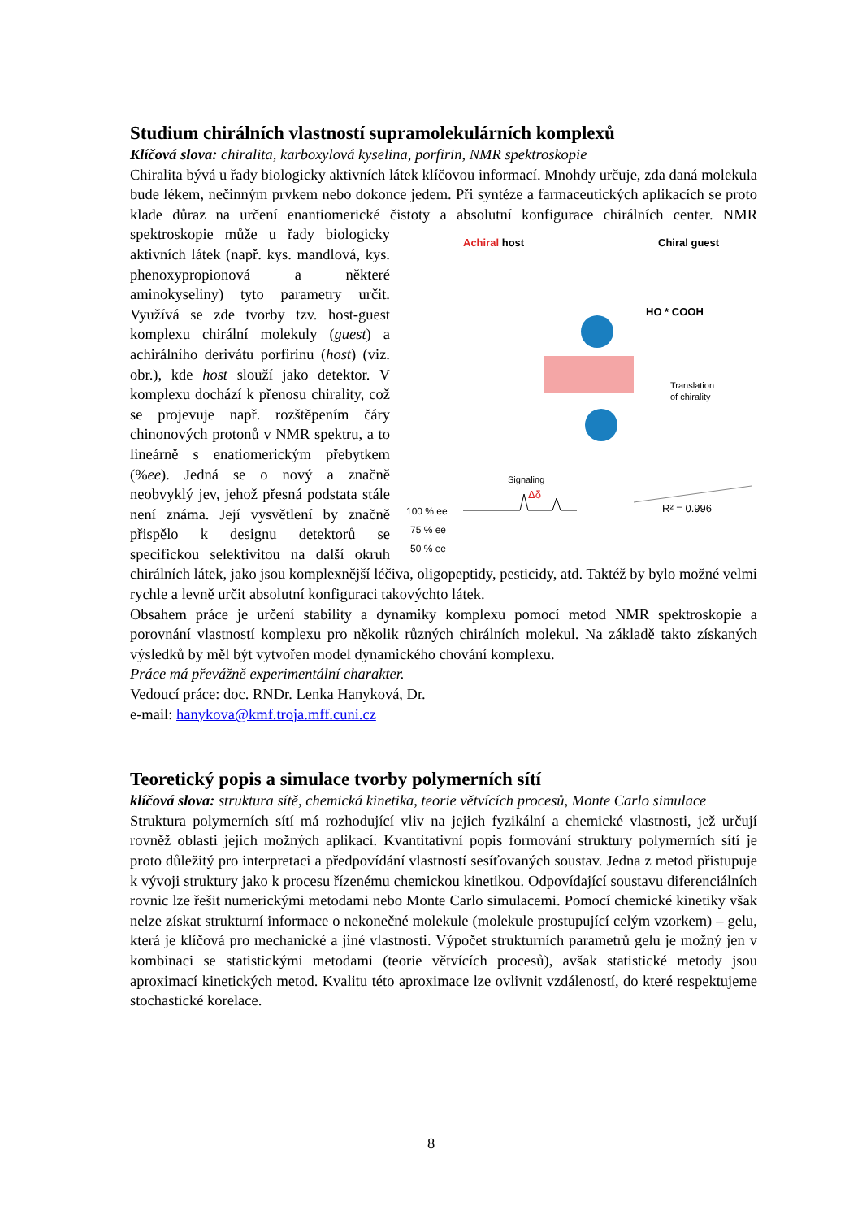Studium chirálních vlastností supramolekulárních komplexů
Klíčová slova: chiralita, karboxylová kyselina, porfirin, NMR spektroskopie
Chiralita bývá u řady biologicky aktivních látek klíčovou informací. Mnohdy určuje, zda daná molekula bude lékem, nečinným prvkem nebo dokonce jedem. Při syntéze a farmaceutických aplikacích se proto klade důraz na určení enantiomerické čistoty
Achiral host
Chiral guest
HO * COOH
Translation
of chirality
Signaling
Δδ
100 % ee
75 % ee
50 % ee
R² = 0.996
a absolutní konfigurace chirálních center. NMR spektroskopie může u řady biologicky aktivních látek (např. kys. mandlová, kys. phenoxypropionová a některé aminokyseliny) tyto parametry určit. Využívá se zde tvorby tzv. host-guest komplexu chirální molekuly (guest) a achirálního derivátu porfirinu (host) (viz. obr.), kde host slouží jako detektor. V komplexu dochází k přenosu chirality, což se projevuje např. rozštěpením čáry chinonových protonů v NMR spektru, a to lineárně s enatiomerickým přebytkem (%ee). Jedná se o nový a značně neobvyklý jev, jehož přesná podstata stále není známa. Její vysvětlení by značně přispělo k designu detektorů se specifickou selektivitou na další okruh chirálních látek, jako jsou komplexnější léčiva, oligopeptidy, pesticidy, atd. Taktéž by bylo možné velmi rychle a levně určit absolutní konfiguraci takovýchto látek.
Obsahem práce je určení stability a dynamiky komplexu pomocí metod NMR spektroskopie a porovnání vlastností komplexu pro několik různých chirálních molekul. Na základě takto získaných výsledků by měl být vytvořen model dynamického chování komplexu.
Práce má převážně experimentální charakter.
Vedoucí práce: doc. RNDr. Lenka Hanyková, Dr.
e-mail: hanykova@kmf.troja.mff.cuni.cz
Teoretický popis a simulace tvorby polymerních sítí
klíčová slova: struktura sítě, chemická kinetika, teorie větvících procesů, Monte Carlo simulace
Struktura polymerních sítí má rozhodující vliv na jejich fyzikální a chemické vlastnosti, jež určují rovněž oblasti jejich možných aplikací. Kvantitativní popis formování struktury polymerních sítí je proto důležitý pro interpretaci a předpovídání vlastností sesíťovaných soustav. Jedna z metod přistupuje k vývoji struktury jako k procesu řízenému chemickou kinetikou. Odpovídající soustavu diferenciálních rovnic lze řešit numerickými metodami nebo Monte Carlo simulacemi. Pomocí chemické kinetiky však nelze získat strukturní informace o nekonečné molekule (molekule prostupující celým vzorkem) – gelu, která je klíčová pro mechanické a jiné vlastnosti. Výpočet strukturních parametrů gelu je možný jen v kombinaci se statistickými metodami (teorie větvících procesů), avšak statistické metody jsou aproximací kinetických metod. Kvalitu této aproximace lze ovlivnit vzdáleností, do které respektujeme stochastické korelace.
8